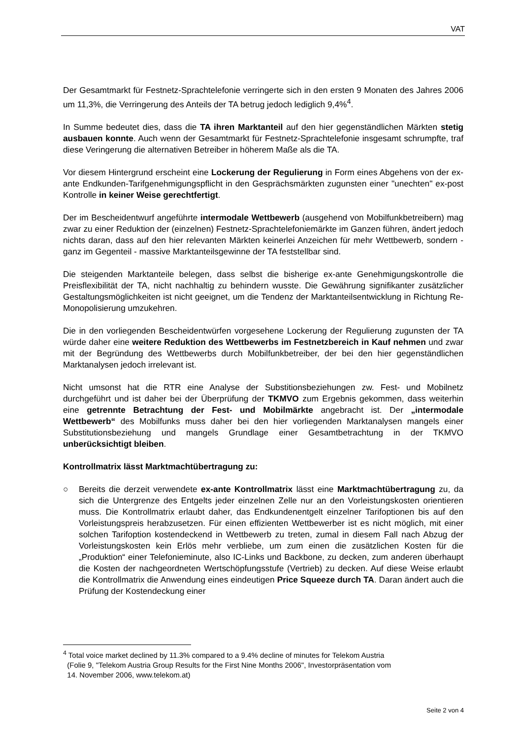VAT
Der Gesamtmarkt für Festnetz-Sprachtelefonie verringerte sich in den ersten 9 Monaten des Jahres 2006 um 11,3%, die Verringerung des Anteils der TA betrug jedoch lediglich 9,4%<sup>4</sup>.
In Summe bedeutet dies, dass die TA ihren Marktanteil auf den hier gegenständlichen Märkten stetig ausbauen konnte. Auch wenn der Gesamtmarkt für Festnetz-Sprachtelefonie insgesamt schrumpfte, traf diese Veringerung die alternativen Betreiber in höherem Maße als die TA.
Vor diesem Hintergrund erscheint eine Lockerung der Regulierung in Form eines Abgehens von der ex-ante Endkunden-Tarifgenehmigungspflicht in den Gesprächsmärkten zugunsten einer "unechten" ex-post Kontrolle in keiner Weise gerechtfertigt.
Der im Bescheidentwurf angeführte intermodale Wettbewerb (ausgehend von Mobilfunkbetreibern) mag zwar zu einer Reduktion der (einzelnen) Festnetz-Sprachtelefoniemärkte im Ganzen führen, ändert jedoch nichts daran, dass auf den hier relevanten Märkten keinerlei Anzeichen für mehr Wettbewerb, sondern - ganz im Gegenteil - massive Marktanteilsgewinne der TA feststellbar sind.
Die steigenden Marktanteile belegen, dass selbst die bisherige ex-ante Genehmigungskontrolle die Preisflexibilität der TA, nicht nachhaltig zu behindern wusste. Die Gewährung signifikanter zusätzlicher Gestaltungsmöglichkeiten ist nicht geeignet, um die Tendenz der Marktanteilsentwicklung in Richtung Re-Monopolisierung umzukehren.
Die in den vorliegenden Bescheidentwürfen vorgesehene Lockerung der Regulierung zugunsten der TA würde daher eine weitere Reduktion des Wettbewerbs im Festnetzbereich in Kauf nehmen und zwar mit der Begründung des Wettbewerbs durch Mobilfunkbetreiber, der bei den hier gegenständlichen Marktanalysen jedoch irrelevant ist.
Nicht umsonst hat die RTR eine Analyse der Substitionsbeziehungen zw. Fest- und Mobilnetz durchgeführt und ist daher bei der Überprüfung der TKMVO zum Ergebnis gekommen, dass weiterhin eine getrennte Betrachtung der Fest- und Mobilmärkte angebracht ist. Der „intermodale Wettbewerb“ des Mobilfunks muss daher bei den hier vorliegenden Marktanalysen mangels einer Substitutionsbeziehung und mangels Grundlage einer Gesamtbetrachtung in der TKMVO unberücksichtigt bleiben.
Kontrollmatrix lässt Marktmachtübertragung zu:
○ Bereits die derzeit verwendete ex-ante Kontrollmatrix lässt eine Marktmachtübertragung zu, da sich die Untergrenze des Entgelts jeder einzelnen Zelle nur an den Vorleistungskosten orientieren muss. Die Kontrollmatrix erlaubt daher, das Endkundenentgelt einzelner Tarifoptionen bis auf den Vorleistungspreis herabzusetzen. Für einen effizienten Wettbewerber ist es nicht möglich, mit einer solchen Tarifoption kostendeckend in Wettbewerb zu treten, zumal in diesem Fall nach Abzug der Vorleistungskosten kein Erlös mehr verbliebe, um zum einen die zusätzlichen Kosten für die „Produktion“ einer Telefonieminute, also IC-Links und Backbone, zu decken, zum anderen überhaupt die Kosten der nachgeordneten Wertschöpfungsstufe (Vertrieb) zu decken. Auf diese Weise erlaubt die Kontrollmatrix die Anwendung eines eindeutigen Price Squeeze durch TA. Daran ändert auch die Prüfung der Kostendeckung einer
<sup>4</sup> Total voice market declined by 11.3% compared to a 9.4% decline of minutes for Telekom Austria
(Folie 9, "Telekom Austria Group Results for the First Nine Months 2006", Investorpräsentation vom
14. November 2006, www.telekom.at)
Seite 2 von 4